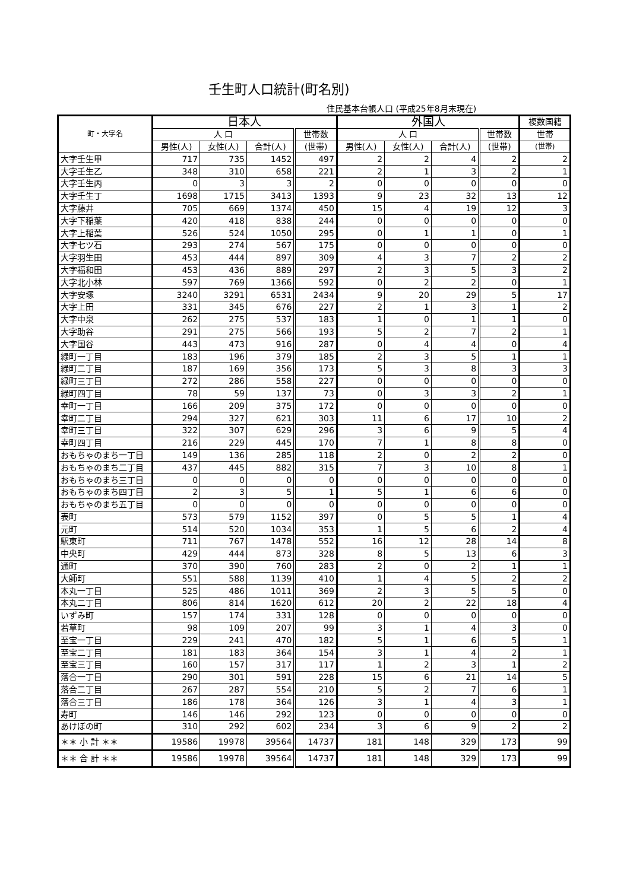壬生町人口統計(町名別)
住民基本台帳人口 (平成25年8月末現在)
| 町・大字名 | 日本人 | | | | 外国人 | | | | 複数国籍 |
| --- | --- | --- | --- | --- | --- | --- | --- | --- | --- |
| | 人 口 | | | 世帯数 | 人 口 | | | 世帯数 | 世帯 |
| | 男性(人) | 女性(人) | 合計(人) | (世帯) | 男性(人) | 女性(人) | 合計(人) | (世帯) | (世帯) |
| 大字壬生甲 | 717 | 735 | 1452 | 497 | 2 | 2 | 4 | 2 | 2 |
| 大字壬生乙 | 348 | 310 | 658 | 221 | 2 | 1 | 3 | 2 | 1 |
| 大字壬生丙 | 0 | 3 | 3 | 2 | 0 | 0 | 0 | 0 | 0 |
| 大字壬生丁 | 1698 | 1715 | 3413 | 1393 | 9 | 23 | 32 | 13 | 12 |
| 大字藤井 | 705 | 669 | 1374 | 450 | 15 | 4 | 19 | 12 | 3 |
| 大字下稲葉 | 420 | 418 | 838 | 244 | 0 | 0 | 0 | 0 | 0 |
| 大字上稲葉 | 526 | 524 | 1050 | 295 | 0 | 1 | 1 | 0 | 1 |
| 大字七ツ石 | 293 | 274 | 567 | 175 | 0 | 0 | 0 | 0 | 0 |
| 大字羽生田 | 453 | 444 | 897 | 309 | 4 | 3 | 7 | 2 | 2 |
| 大字福和田 | 453 | 436 | 889 | 297 | 2 | 3 | 5 | 3 | 2 |
| 大字北小林 | 597 | 769 | 1366 | 592 | 0 | 2 | 2 | 0 | 1 |
| 大字安塚 | 3240 | 3291 | 6531 | 2434 | 9 | 20 | 29 | 5 | 17 |
| 大字上田 | 331 | 345 | 676 | 227 | 2 | 1 | 3 | 1 | 2 |
| 大字中泉 | 262 | 275 | 537 | 183 | 1 | 0 | 1 | 1 | 0 |
| 大字助谷 | 291 | 275 | 566 | 193 | 5 | 2 | 7 | 2 | 1 |
| 大字国谷 | 443 | 473 | 916 | 287 | 0 | 4 | 4 | 0 | 4 |
| 緑町一丁目 | 183 | 196 | 379 | 185 | 2 | 3 | 5 | 1 | 1 |
| 緑町二丁目 | 187 | 169 | 356 | 173 | 5 | 3 | 8 | 3 | 3 |
| 緑町三丁目 | 272 | 286 | 558 | 227 | 0 | 0 | 0 | 0 | 0 |
| 緑町四丁目 | 78 | 59 | 137 | 73 | 0 | 3 | 3 | 2 | 1 |
| 幸町一丁目 | 166 | 209 | 375 | 172 | 0 | 0 | 0 | 0 | 0 |
| 幸町二丁目 | 294 | 327 | 621 | 303 | 11 | 6 | 17 | 10 | 2 |
| 幸町三丁目 | 322 | 307 | 629 | 296 | 3 | 6 | 9 | 5 | 4 |
| 幸町四丁目 | 216 | 229 | 445 | 170 | 7 | 1 | 8 | 8 | 0 |
| おもちゃのまち一丁目 | 149 | 136 | 285 | 118 | 2 | 0 | 2 | 2 | 0 |
| おもちゃのまち二丁目 | 437 | 445 | 882 | 315 | 7 | 3 | 10 | 8 | 1 |
| おもちゃのまち三丁目 | 0 | 0 | 0 | 0 | 0 | 0 | 0 | 0 | 0 |
| おもちゃのまち四丁目 | 2 | 3 | 5 | 1 | 5 | 1 | 6 | 6 | 0 |
| おもちゃのまち五丁目 | 0 | 0 | 0 | 0 | 0 | 0 | 0 | 0 | 0 |
| 表町 | 573 | 579 | 1152 | 397 | 0 | 5 | 5 | 1 | 4 |
| 元町 | 514 | 520 | 1034 | 353 | 1 | 5 | 6 | 2 | 4 |
| 駅東町 | 711 | 767 | 1478 | 552 | 16 | 12 | 28 | 14 | 8 |
| 中央町 | 429 | 444 | 873 | 328 | 8 | 5 | 13 | 6 | 3 |
| 通町 | 370 | 390 | 760 | 283 | 2 | 0 | 2 | 1 | 1 |
| 大師町 | 551 | 588 | 1139 | 410 | 1 | 4 | 5 | 2 | 2 |
| 本丸一丁目 | 525 | 486 | 1011 | 369 | 2 | 3 | 5 | 5 | 0 |
| 本丸二丁目 | 806 | 814 | 1620 | 612 | 20 | 2 | 22 | 18 | 4 |
| いずみ町 | 157 | 174 | 331 | 128 | 0 | 0 | 0 | 0 | 0 |
| 若草町 | 98 | 109 | 207 | 99 | 3 | 1 | 4 | 3 | 0 |
| 至宝一丁目 | 229 | 241 | 470 | 182 | 5 | 1 | 6 | 5 | 1 |
| 至宝二丁目 | 181 | 183 | 364 | 154 | 3 | 1 | 4 | 2 | 1 |
| 至宝三丁目 | 160 | 157 | 317 | 117 | 1 | 2 | 3 | 1 | 2 |
| 落合一丁目 | 290 | 301 | 591 | 228 | 15 | 6 | 21 | 14 | 5 |
| 落合二丁目 | 267 | 287 | 554 | 210 | 5 | 2 | 7 | 6 | 1 |
| 落合三丁目 | 186 | 178 | 364 | 126 | 3 | 1 | 4 | 3 | 1 |
| 寿町 | 146 | 146 | 292 | 123 | 0 | 0 | 0 | 0 | 0 |
| あけぼの町 | 310 | 292 | 602 | 234 | 3 | 6 | 9 | 2 | 2 |
| ＊＊ 小 計 ＊＊ | 19586 | 19978 | 39564 | 14737 | 181 | 148 | 329 | 173 | 99 |
| ＊＊ 合 計 ＊＊ | 19586 | 19978 | 39564 | 14737 | 181 | 148 | 329 | 173 | 99 |